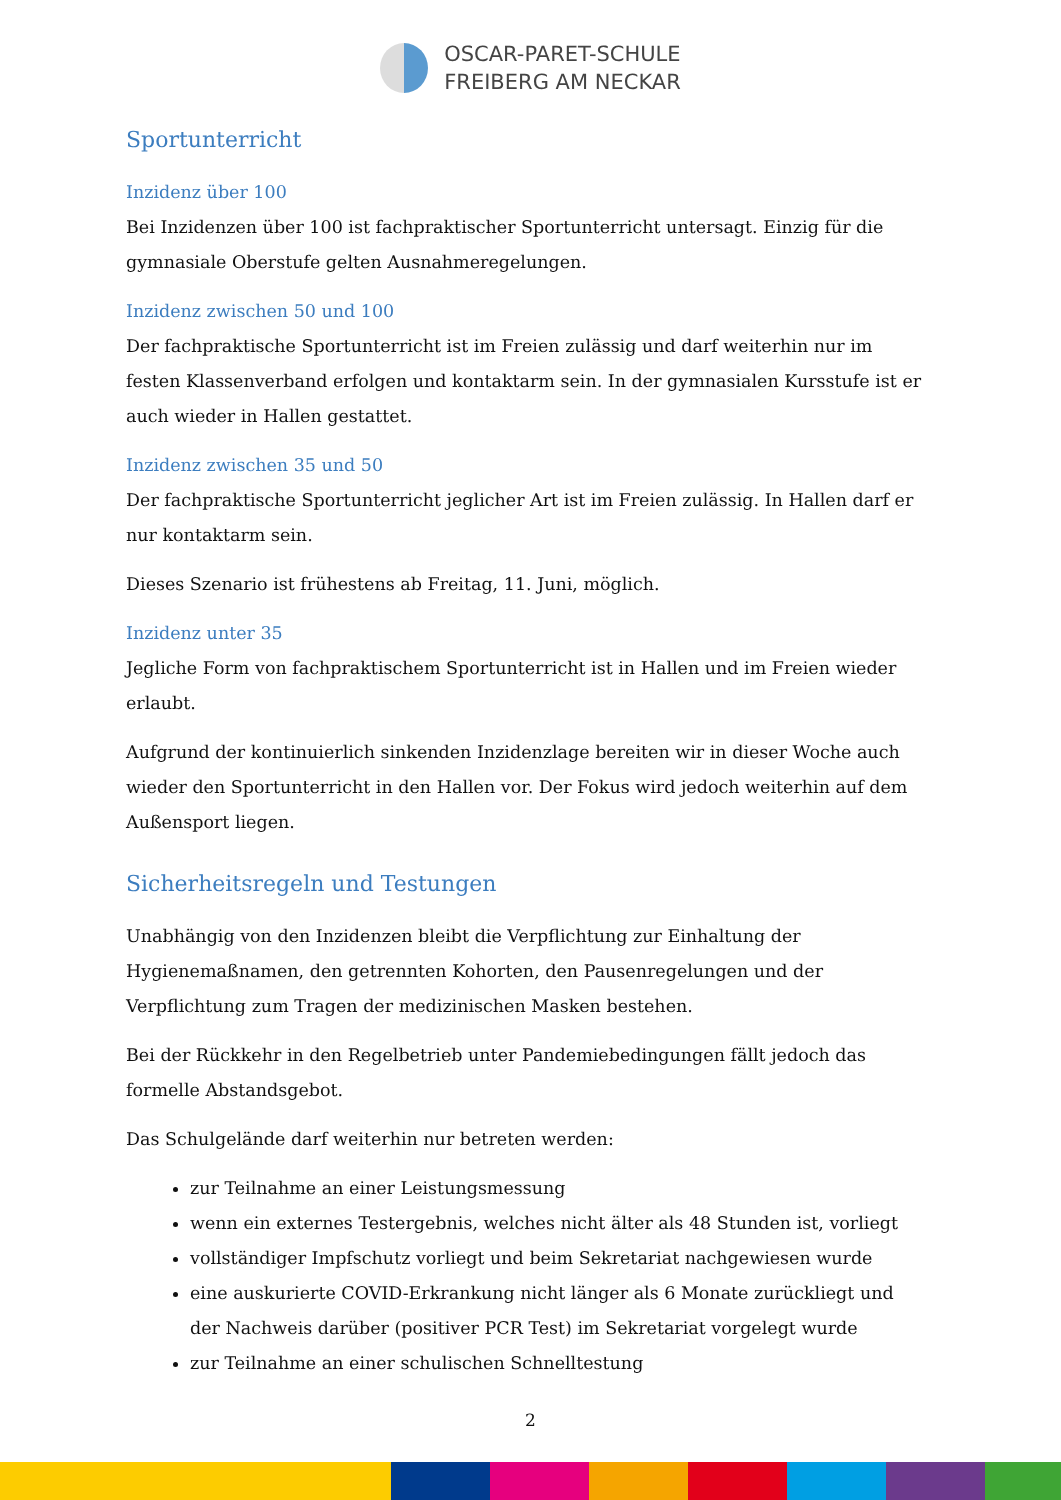OSCAR-PARET-SCHULE
FREIBERG AM NECKAR
Sportunterricht
Inzidenz über 100
Bei Inzidenzen über 100 ist fachpraktischer Sportunterricht untersagt. Einzig für die gymnasiale Oberstufe gelten Ausnahmeregelungen.
Inzidenz zwischen 50 und 100
Der fachpraktische Sportunterricht ist im Freien zulässig und darf weiterhin nur im festen Klassenverband erfolgen und kontaktarm sein. In der gymnasialen Kursstufe ist er auch wieder in Hallen gestattet.
Inzidenz zwischen 35 und 50
Der fachpraktische Sportunterricht jeglicher Art ist im Freien zulässig. In Hallen darf er nur kontaktarm sein.
Dieses Szenario ist frühestens ab Freitag, 11. Juni, möglich.
Inzidenz unter 35
Jegliche Form von fachpraktischem Sportunterricht ist in Hallen und im Freien wieder erlaubt.
Aufgrund der kontinuierlich sinkenden Inzidenzlage bereiten wir in dieser Woche auch wieder den Sportunterricht in den Hallen vor. Der Fokus wird jedoch weiterhin auf dem Außensport liegen.
Sicherheitsregeln und Testungen
Unabhängig von den Inzidenzen bleibt die Verpflichtung zur Einhaltung der Hygienemaßnamen, den getrennten Kohorten, den Pausenregelungen und der Verpflichtung zum Tragen der medizinischen Masken bestehen.
Bei der Rückkehr in den Regelbetrieb unter Pandemiebedingungen fällt jedoch das formelle Abstandsgebot.
Das Schulgelände darf weiterhin nur betreten werden:
zur Teilnahme an einer Leistungsmessung
wenn ein externes Testergebnis, welches nicht älter als 48 Stunden ist, vorliegt
vollständiger Impfschutz vorliegt und beim Sekretariat nachgewiesen wurde
eine auskurierte COVID-Erkrankung nicht länger als 6 Monate zurückliegt und der Nachweis darüber (positiver PCR Test) im Sekretariat vorgelegt wurde
zur Teilnahme an einer schulischen Schnelltestung
2